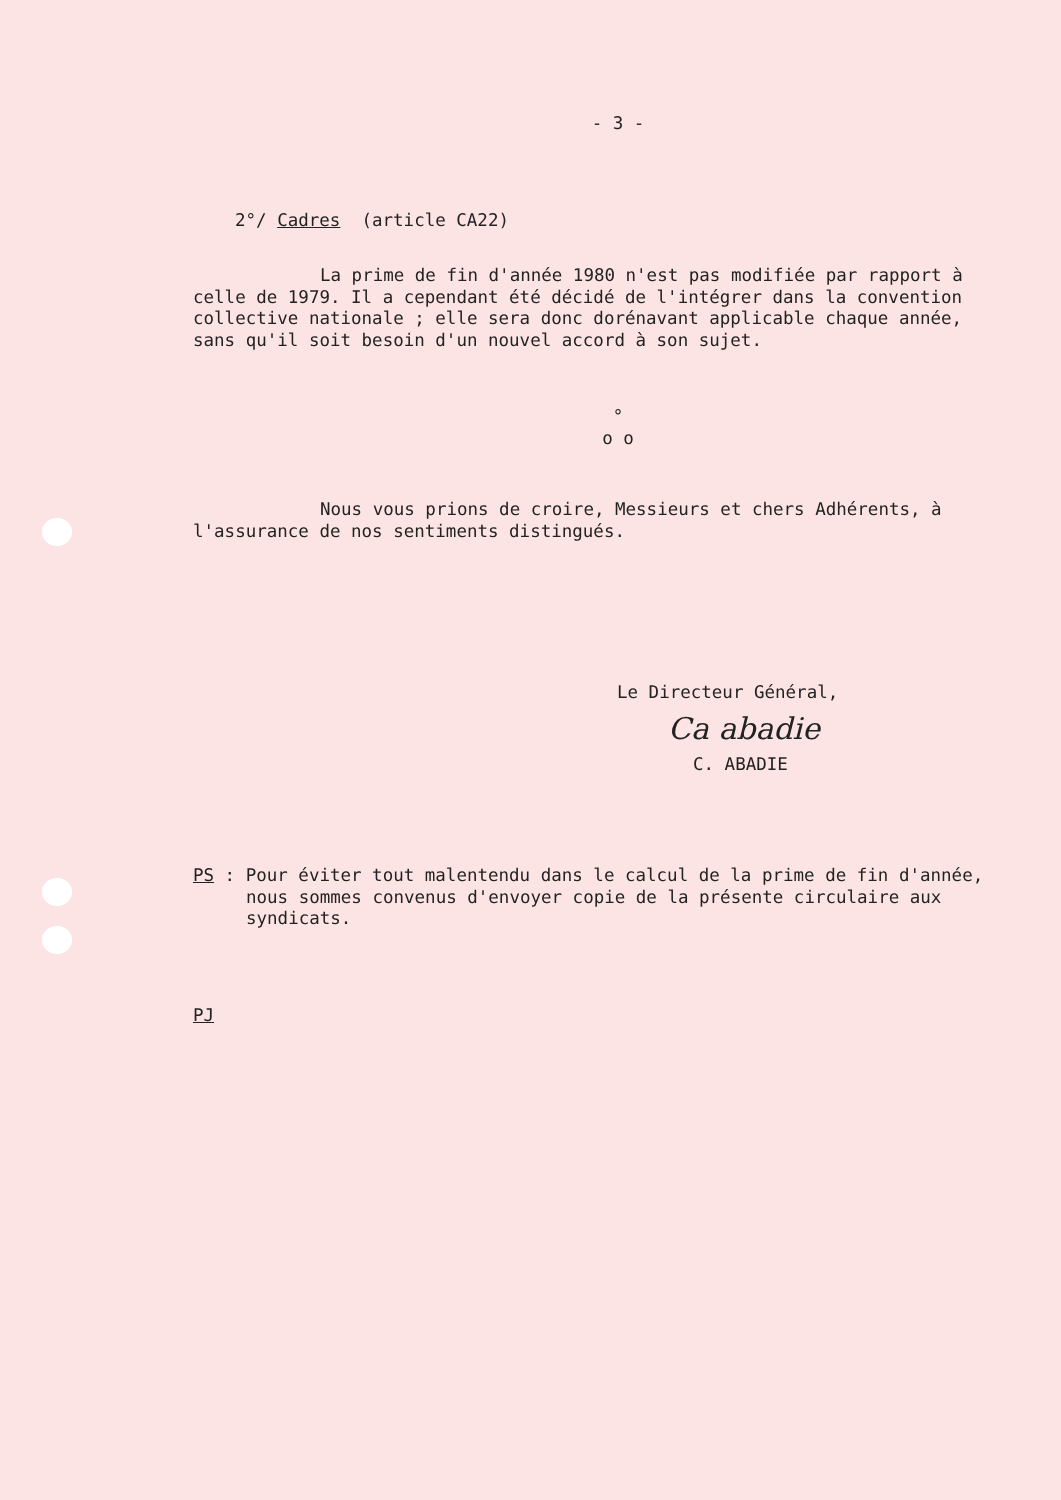- 3 -
2°/ Cadres (article CA22)
La prime de fin d'année 1980 n'est pas modifiée par rapport à celle de 1979. Il a cependant été décidé de l'intégrer dans la convention collective nationale ; elle sera donc dorénavant applicable chaque année, sans qu'il soit besoin d'un nouvel accord à son sujet.
°
o o
Nous vous prions de croire, Messieurs et chers Adhérents, à l'assurance de nos sentiments distingués.
Le Directeur Général,
Ca abadie
C. ABADIE
PS : Pour éviter tout malentendu dans le calcul de la prime de fin d'année, nous sommes convenus d'envoyer copie de la présente circulaire aux syndicats.
PJ